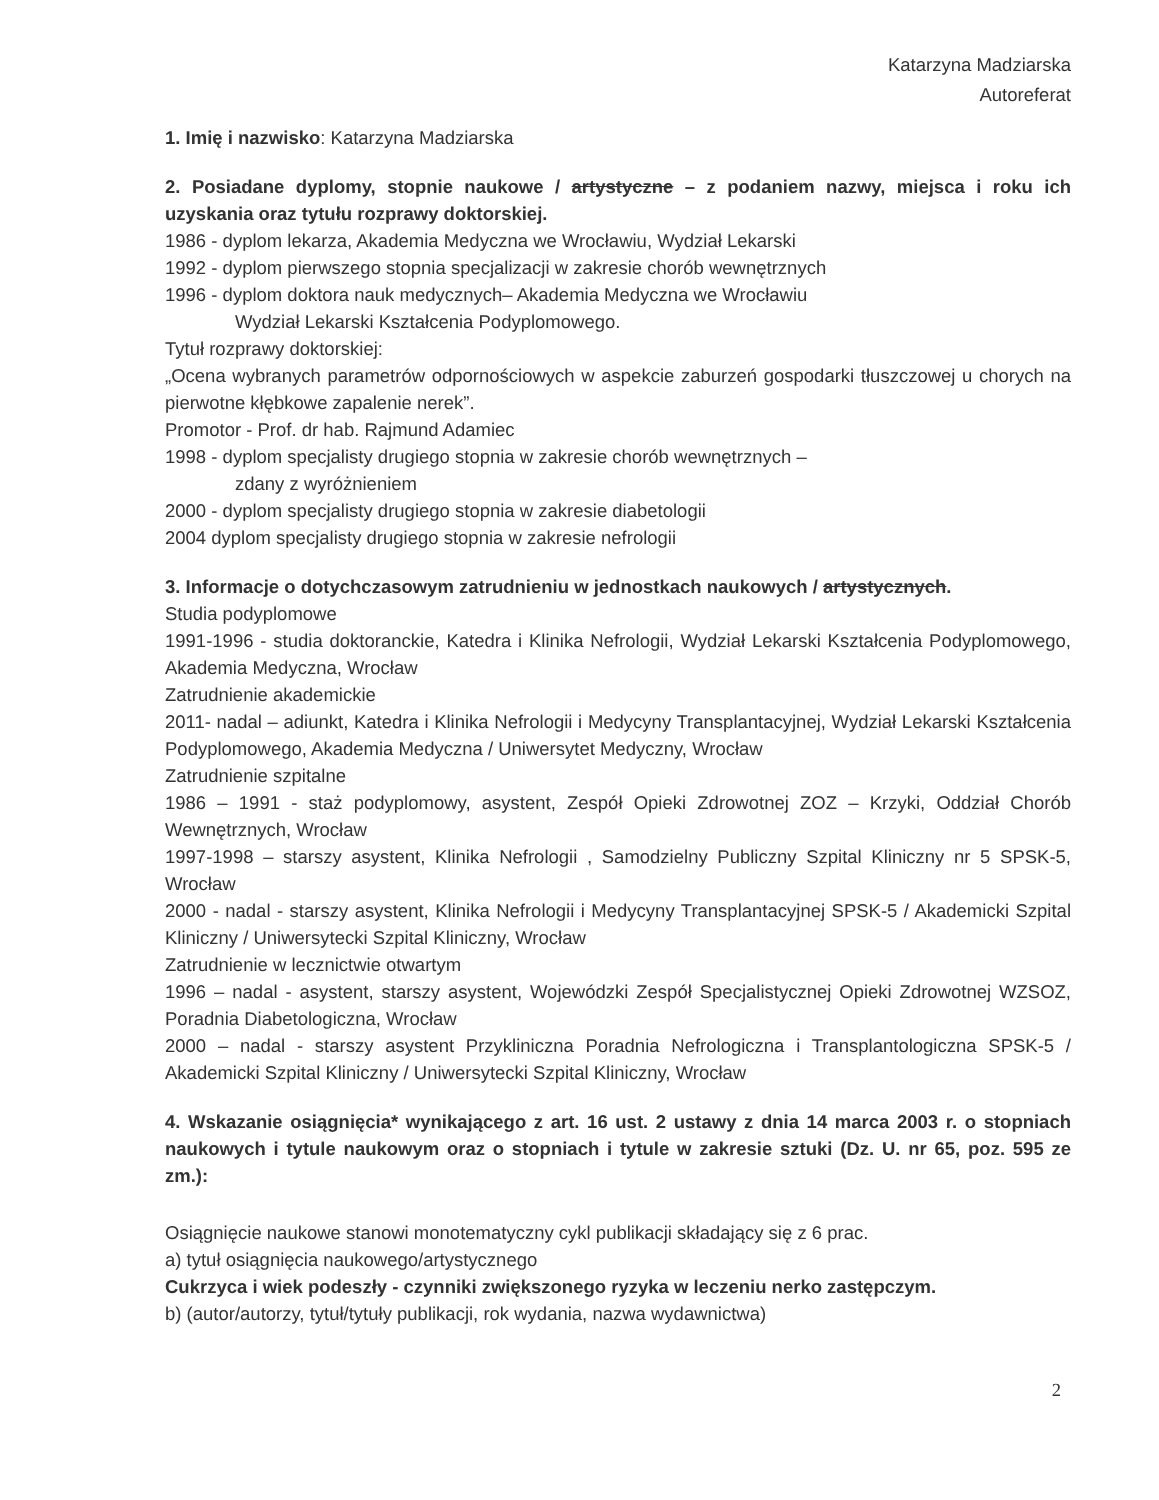Katarzyna Madziarska
Autoreferat
1. Imię i nazwisko: Katarzyna Madziarska
2. Posiadane dyplomy, stopnie naukowe / artystyczne – z podaniem nazwy, miejsca i roku ich uzyskania oraz tytułu rozprawy doktorskiej.
1986 - dyplom lekarza, Akademia Medyczna we Wrocławiu, Wydział Lekarski
1992 - dyplom pierwszego stopnia specjalizacji w zakresie chorób wewnętrznych
1996 - dyplom doktora nauk medycznych– Akademia Medyczna we Wrocławiu
Wydział Lekarski Kształcenia Podyplomowego.
Tytuł rozprawy doktorskiej:
„Ocena wybranych parametrów odpornościowych w aspekcie zaburzeń gospodarki tłuszczowej u chorych na pierwotne kłębkowe zapalenie nerek”.
Promotor - Prof. dr hab. Rajmund Adamiec
1998 - dyplom specjalisty drugiego stopnia w zakresie chorób wewnętrznych –
zdany z wyróżnieniem
2000 - dyplom specjalisty drugiego stopnia w zakresie diabetologii
2004 dyplom specjalisty drugiego stopnia w zakresie nefrologii
3. Informacje o dotychczasowym zatrudnieniu w jednostkach naukowych / artystycznych.
Studia podyplomowe
1991-1996 - studia doktoranckie, Katedra i Klinika Nefrologii, Wydział Lekarski Kształcenia Podyplomowego, Akademia Medyczna, Wrocław
Zatrudnienie akademickie
2011- nadal – adiunkt, Katedra i Klinika Nefrologii i Medycyny Transplantacyjnej, Wydział Lekarski Kształcenia Podyplomowego, Akademia Medyczna / Uniwersytet Medyczny, Wrocław
Zatrudnienie szpitalne
1986 – 1991 - staż podyplomowy, asystent, Zespół Opieki Zdrowotnej ZOZ – Krzyki, Oddział Chorób Wewnętrznych, Wrocław
1997-1998 – starszy asystent, Klinika Nefrologii , Samodzielny Publiczny Szpital Kliniczny nr 5 SPSK-5, Wrocław
2000 - nadal - starszy asystent, Klinika Nefrologii i Medycyny Transplantacyjnej SPSK-5 / Akademicki Szpital Kliniczny / Uniwersytecki Szpital Kliniczny, Wrocław
Zatrudnienie w lecznictwie otwartym
1996 – nadal - asystent, starszy asystent, Wojewódzki Zespół Specjalistycznej Opieki Zdrowotnej WZSOZ, Poradnia Diabetologiczna, Wrocław
2000 – nadal - starszy asystent Przykliniczna Poradnia Nefrologiczna i Transplantologiczna SPSK-5 / Akademicki Szpital Kliniczny / Uniwersytecki Szpital Kliniczny, Wrocław
4. Wskazanie osiągnięcia* wynikającego z art. 16 ust. 2 ustawy z dnia 14 marca 2003 r. o stopniach naukowych i tytule naukowym oraz o stopniach i tytule w zakresie sztuki (Dz. U. nr 65, poz. 595 ze zm.):
Osiągnięcie naukowe stanowi monotematyczny cykl publikacji składający się z 6 prac.
a) tytuł osiągnięcia naukowego/artystycznego
Cukrzyca i wiek podeszły - czynniki zwiększonego ryzyka w leczeniu nerko zastępczym.
b) (autor/autorzy, tytuł/tytuły publikacji, rok wydania, nazwa wydawnictwa)
2